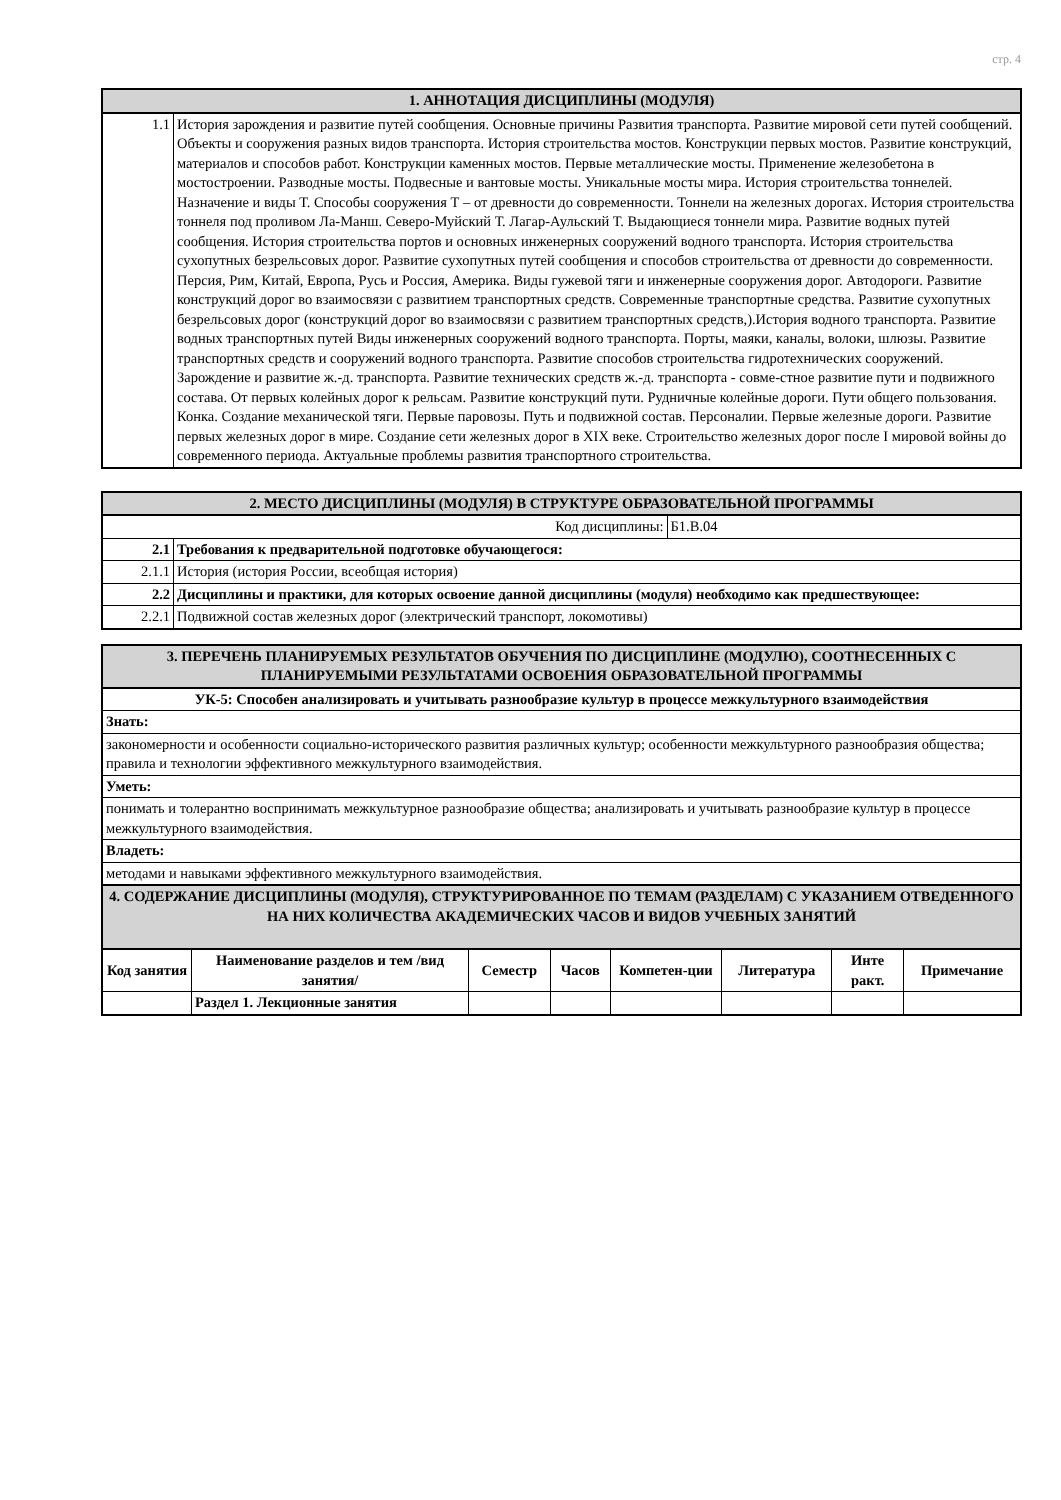стр. 4
| 1. АННОТАЦИЯ ДИСЦИПЛИНЫ (МОДУЛЯ) | |
| 1.1 | История зарождения и развитие путей сообщения. Основные причины Развития транспорта. Развитие мировой сети путей сообщений. Объекты и сооружения разных видов транспорта. История строительства мостов. Конструкции первых мостов. Развитие конструкций, материалов и способов работ. Конструкции каменных мостов. Первые металлические мосты. Применение железобетона в мостостроении. Разводные мосты. Подвесные и вантовые мосты. Уникальные мосты мира. История строительства тоннелей. Назначение и виды Т. Способы сооружения Т – от древности до современности. Тоннели на железных дорогах. История строительства тоннеля под проливом Ла-Манш. Северо-Муйский Т. Лагар-Аульский Т. Выдающиеся тоннели мира. Развитие водных путей сообщения. История строительства портов и основных инженерных сооружений водного транспорта. История строительства сухопутных безрельсовых дорог. Развитие сухопутных путей сообщения и способов строительства от древности до современности. Персия, Рим, Китай, Европа, Русь и Россия, Америка. Виды гужевой тяги и инженерные сооружения дорог. Автодороги. Развитие конструкций дорог во взаимосвязи с развитием транспортных средств. Современные транспортные средства. Развитие сухопутных безрельсовых дорог (конструкций дорог во взаимосвязи с развитием транспортных средств,).История водного транспорта. Развитие водных транспортных путей Виды инженерных сооружений водного транспорта. Порты, маяки, каналы, волоки, шлюзы. Развитие транспортных средств и сооружений водного транспорта. Развитие способов строительства гидротехнических сооружений. Зарождение и развитие ж.-д. транспорта. Развитие технических средств ж.-д. транспорта - совме-стное развитие пути и подвижного состава. От первых колейных дорог к рельсам. Развитие конструкций пути. Рудничные колейные дороги. Пути общего пользования. Конка. Создание механической тяги. Первые паровозы. Путь и подвижной состав. Персоналии. Первые железные дороги. Развитие первых железных дорог в мире. Создание сети железных дорог в XIX веке. Строительство железных дорог после I мировой войны до современного периода. Актуальные проблемы развития транспортного строительства. |
| 2. МЕСТО ДИСЦИПЛИНЫ (МОДУЛЯ) В СТРУКТУРЕ ОБРАЗОВАТЕЛЬНОЙ ПРОГРАММЫ | | |
| Код дисциплины: | | Б1.В.04 |
| 2.1 | Требования к предварительной подготовке обучающегося: | |
| 2.1.1 | История (история России, всеобщая история) | |
| 2.2 | Дисциплины и практики, для которых освоение данной дисциплины (модуля) необходимо как предшествующее: | |
| 2.2.1 | Подвижной состав железных дорог (электрический транспорт, локомотивы) | |
| 3. ПЕРЕЧЕНЬ ПЛАНИРУЕМЫХ РЕЗУЛЬТАТОВ ОБУЧЕНИЯ ПО ДИСЦИПЛИНЕ (МОДУЛЮ), СООТНЕСЕННЫХ С ПЛАНИРУЕМЫМИ РЕЗУЛЬТАТАМИ ОСВОЕНИЯ ОБРАЗОВАТЕЛЬНОЙ ПРОГРАММЫ | | | | | | | |
| УК-5: Способен анализировать и учитывать разнообразие культур в процессе межкультурного взаимодействия | | | | | | | |
| Знать: | | | | | | | |
| закономерности и особенности социально-исторического развития различных культур; особенности межкультурного разнообразия общества; правила и технологии эффективного межкультурного взаимодействия. | | | | | | | |
| Уметь: | | | | | | | |
| понимать и толерантно воспринимать межкультурное разнообразие общества; анализировать и учитывать разнообразие культур в процессе межкультурного взаимодействия. | | | | | | | |
| Владеть: | | | | | | | |
| методами и навыками эффективного межкультурного взаимодействия. | | | | | | | |
| 4. СОДЕРЖАНИЕ ДИСЦИПЛИНЫ (МОДУЛЯ), СТРУКТУРИРОВАННОЕ ПО ТЕМАМ (РАЗДЕЛАМ) С УКАЗАНИЕМ ОТВЕДЕННОГО НА НИХ КОЛИЧЕСТВА АКАДЕМИЧЕСКИХ ЧАСОВ И ВИДОВ УЧЕБНЫХ ЗАНЯТИЙ | | | | | | | |
| Код занятия | Наименование разделов и тем /вид занятия/ | Семестр | Часов | Компетен-ции | Литература | Инте ракт. | Примечание |
| | Раздел 1. Лекционные занятия | | | | | | |